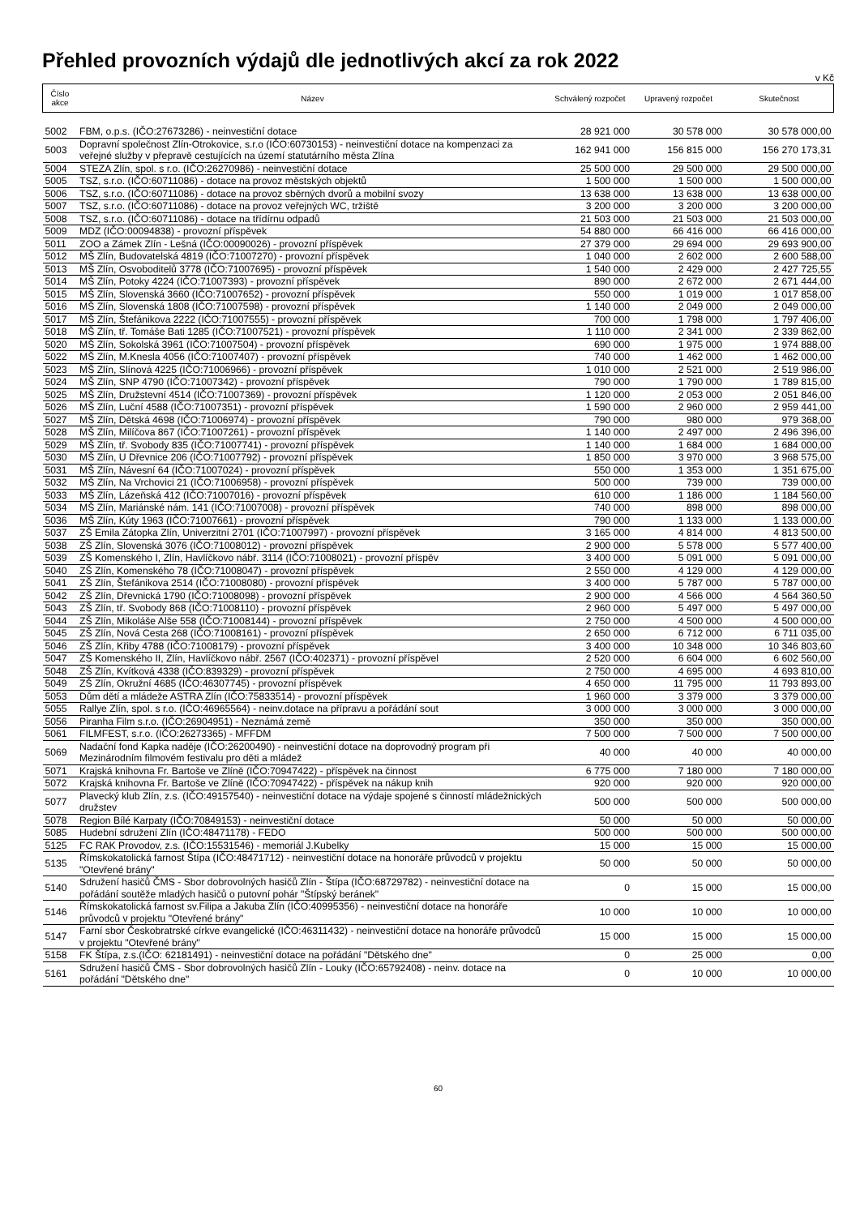Přehled provozních výdajů dle jednotlivých akcí za rok 2022
v Kč
| Číslo akce | Název | Schválený rozpočet | Upravený rozpočet | Skutečnost |
| --- | --- | --- | --- | --- |
| 5002 | FBM, o.p.s. (IČO:27673286) - neinvestiční dotace | 28 921 000 | 30 578 000 | 30 578 000,00 |
| 5003 | Dopravní společnost Zlín-Otrokovice, s.r.o (IČO:60730153) - neinvestiční dotace na kompenzaci za veřejné služby v přepravě cestujících na území statutárního města Zlína | 162 941 000 | 156 815 000 | 156 270 173,31 |
| 5004 | STEZA Zlín, spol. s r.o. (IČO:26270986) - neinvestiční dotace | 25 500 000 | 29 500 000 | 29 500 000,00 |
| 5005 | TSZ, s.r.o. (IČO:60711086) - dotace na provoz městských objektů | 1 500 000 | 1 500 000 | 1 500 000,00 |
| 5006 | TSZ, s.r.o. (IČO:60711086) - dotace na provoz sběrných dvorů a mobilní svozy | 13 638 000 | 13 638 000 | 13 638 000,00 |
| 5007 | TSZ, s.r.o. (IČO:60711086) - dotace na provoz veřejných WC, tržiště | 3 200 000 | 3 200 000 | 3 200 000,00 |
| 5008 | TSZ, s.r.o. (IČO:60711086) - dotace na třídírnu odpadů | 21 503 000 | 21 503 000 | 21 503 000,00 |
| 5009 | MDZ (IČO:00094838) - provozní příspěvek | 54 880 000 | 66 416 000 | 66 416 000,00 |
| 5011 | ZOO a Zámek Zlín - Lešná (IČO:00090026) - provozní příspěvek | 27 379 000 | 29 694 000 | 29 693 900,00 |
| 5012 | MŠ Zlín, Budovatelská 4819 (IČO:71007270) - provozní příspěvek | 1 040 000 | 2 602 000 | 2 600 588,00 |
| 5013 | MŠ Zlín, Osvoboditelů 3778 (IČO:71007695) - provozní příspěvek | 1 540 000 | 2 429 000 | 2 427 725,55 |
| 5014 | MŠ Zlín, Potoky 4224 (IČO:71007393) - provozní příspěvek | 890 000 | 2 672 000 | 2 671 444,00 |
| 5015 | MŠ Zlín, Slovenská 3660 (IČO:71007652) - provozní příspěvek | 550 000 | 1 019 000 | 1 017 858,00 |
| 5016 | MŠ Zlín, Slovenská 1808 (IČO:71007598) - provozní příspěvek | 1 140 000 | 2 049 000 | 2 049 000,00 |
| 5017 | MŠ Zlín, Štefánikova 2222 (IČO:71007555) - provozní příspěvek | 700 000 | 1 798 000 | 1 797 406,00 |
| 5018 | MŠ Zlín, tř. Tomáše Bati 1285 (IČO:71007521) - provozní příspěvek | 1 110 000 | 2 341 000 | 2 339 862,00 |
| 5020 | MŠ Zlín, Sokolská 3961 (IČO:71007504) - provozní příspěvek | 690 000 | 1 975 000 | 1 974 888,00 |
| 5022 | MŠ Zlín, M.Knesla 4056 (IČO:71007407) - provozní příspěvek | 740 000 | 1 462 000 | 1 462 000,00 |
| 5023 | MŠ Zlín, Slínová 4225 (IČO:71006966) - provozní příspěvek | 1 010 000 | 2 521 000 | 2 519 986,00 |
| 5024 | MŠ Zlín, SNP 4790 (IČO:71007342) - provozní příspěvek | 790 000 | 1 790 000 | 1 789 815,00 |
| 5025 | MŠ Zlín, Družstevní 4514 (IČO:71007369) - provozní příspěvek | 1 120 000 | 2 053 000 | 2 051 846,00 |
| 5026 | MŠ Zlín, Luční 4588 (IČO:71007351) - provozní příspěvek | 1 590 000 | 2 960 000 | 2 959 441,00 |
| 5027 | MŠ Zlín, Dětská 4698 (IČO:71006974) - provozní příspěvek | 790 000 | 980 000 | 979 368,00 |
| 5028 | MŠ Zlín, Milíčova 867 (IČO:71007261) - provozní příspěvek | 1 140 000 | 2 497 000 | 2 496 396,00 |
| 5029 | MŠ Zlín, tř. Svobody 835 (IČO:71007741) - provozní příspěvek | 1 140 000 | 1 684 000 | 1 684 000,00 |
| 5030 | MŠ Zlín, U Dřevnice 206 (IČO:71007792) - provozní příspěvek | 1 850 000 | 3 970 000 | 3 968 575,00 |
| 5031 | MŠ Zlín, Návesní 64 (IČO:71007024) - provozní příspěvek | 550 000 | 1 353 000 | 1 351 675,00 |
| 5032 | MŠ Zlín, Na Vrchovici 21 (IČO:71006958) - provozní příspěvek | 500 000 | 739 000 | 739 000,00 |
| 5033 | MŠ Zlín, Lázeňská 412 (IČO:71007016) - provozní příspěvek | 610 000 | 1 186 000 | 1 184 560,00 |
| 5034 | MŠ Zlín, Mariánské nám. 141 (IČO:71007008) - provozní příspěvek | 740 000 | 898 000 | 898 000,00 |
| 5036 | MŠ Zlín, Kúty 1963 (IČO:71007661) - provozní příspěvek | 790 000 | 1 133 000 | 1 133 000,00 |
| 5037 | ZŠ Emila Zátopka Zlín, Univerzitní 2701 (IČO:71007997) - provozní příspěvek | 3 165 000 | 4 814 000 | 4 813 500,00 |
| 5038 | ZŠ Zlín, Slovenská 3076 (IČO:71008012) - provozní příspěvek | 2 900 000 | 5 578 000 | 5 577 400,00 |
| 5039 | ZŠ Komenského I, Zlín, Havlíčkovo nábř. 3114 (IČO:71008021) - provozní příspěv | 3 400 000 | 5 091 000 | 5 091 000,00 |
| 5040 | ZŠ Zlín, Komenského 78 (IČO:71008047) - provozní příspěvek | 2 550 000 | 4 129 000 | 4 129 000,00 |
| 5041 | ZŠ Zlín, Štefánikova 2514 (IČO:71008080) - provozní příspěvek | 3 400 000 | 5 787 000 | 5 787 000,00 |
| 5042 | ZŠ Zlín, Dřevnická 1790 (IČO:71008098) - provozní příspěvek | 2 900 000 | 4 566 000 | 4 564 360,50 |
| 5043 | ZŠ Zlín, tř. Svobody 868 (IČO:71008110) - provozní příspěvek | 2 960 000 | 5 497 000 | 5 497 000,00 |
| 5044 | ZŠ Zlín, Mikoláše Alše 558 (IČO:71008144) - provozní příspěvek | 2 750 000 | 4 500 000 | 4 500 000,00 |
| 5045 | ZŠ Zlín, Nová Cesta 268 (IČO:71008161) - provozní příspěvek | 2 650 000 | 6 712 000 | 6 711 035,00 |
| 5046 | ZŠ Zlín, Křiby 4788 (IČO:71008179) - provozní příspěvek | 3 400 000 | 10 348 000 | 10 346 803,60 |
| 5047 | ZŠ Komenského II, Zlín, Havlíčkovo nábř. 2567 (IČO:402371) - provozní příspěvel | 2 520 000 | 6 604 000 | 6 602 560,00 |
| 5048 | ZŠ Zlín, Kvítková 4338 (IČO:839329) - provozní příspěvek | 2 750 000 | 4 695 000 | 4 693 810,00 |
| 5049 | ZŠ Zlín, Okružní 4685 (IČO:46307745) - provozní příspěvek | 4 650 000 | 11 795 000 | 11 793 893,00 |
| 5053 | Dům dětí a mládeže ASTRA Zlín (IČO:75833514) - provozní příspěvek | 1 960 000 | 3 379 000 | 3 379 000,00 |
| 5055 | Rallye Zlín, spol. s r.o. (IČO:46965564) - neinv.dotace na přípravu a pořádání sout | 3 000 000 | 3 000 000 | 3 000 000,00 |
| 5056 | Piranha Film s.r.o. (IČO:26904951) - Neznámá země | 350 000 | 350 000 | 350 000,00 |
| 5061 | FILMFEST, s.r.o. (IČO:26273365) - MFFDM | 7 500 000 | 7 500 000 | 7 500 000,00 |
| 5069 | Nadační fond Kapka naděje (IČO:26200490) - neinvestiční dotace na doprovodný program při Mezinárodním filmovém festivalu pro děti a mládež | 40 000 | 40 000 | 40 000,00 |
| 5071 | Krajská knihovna Fr. Bartoše ve Zlíně (IČO:70947422) - příspěvek na činnost | 6 775 000 | 7 180 000 | 7 180 000,00 |
| 5072 | Krajská knihovna Fr. Bartoše ve Zlíně (IČO:70947422) - příspěvek na nákup knih | 920 000 | 920 000 | 920 000,00 |
| 5077 | Plavecký klub Zlín, z.s. (IČO:49157540) - neinvestiční dotace na výdaje spojené s činností mládežnických družstev | 500 000 | 500 000 | 500 000,00 |
| 5078 | Region Bílé Karpaty (IČO:70849153) - neinvestiční dotace | 50 000 | 50 000 | 50 000,00 |
| 5085 | Hudební sdružení Zlín (IČO:48471178) - FEDO | 500 000 | 500 000 | 500 000,00 |
| 5125 | FC RAK Provodov, z.s. (IČO:15531546) - memoriál J.Kubelky | 15 000 | 15 000 | 15 000,00 |
| 5135 | Římskokatolická farnost Štípa (IČO:48471712) - neinvestiční dotace na honoráře průvodců v projektu "Otevřené brány" | 50 000 | 50 000 | 50 000,00 |
| 5140 | Sdružení hasičů ČMS - Sbor dobrovolných hasičů Zlín - Štípa (IČO:68729782) - neinvestiční dotace na pořádání soutěže mladých hasičů o putovní pohár "Štípský beránek" | 0 | 15 000 | 15 000,00 |
| 5146 | Římskokatolická farnost sv.Filipa a Jakuba Zlín (IČO:40995356) - neinvestiční dotace na honoráře průvodců v projektu "Otevřené brány" | 10 000 | 10 000 | 10 000,00 |
| 5147 | Farní sbor Českobratrské církve evangelické (IČO:46311432) - neinvestiční dotace na honoráře průvodců v projektu "Otevřené brány" | 15 000 | 15 000 | 15 000,00 |
| 5158 | FK Štípa, z.s.(IČO: 62181491) - neinvestiční dotace na pořádání "Dětského dne" | 0 | 25 000 | 0,00 |
| 5161 | Sdružení hasičů ČMS - Sbor dobrovolných hasičů Zlín - Louky (IČO:65792408) - neinv. dotace na pořádání "Dětského dne" | 0 | 10 000 | 10 000,00 |
60